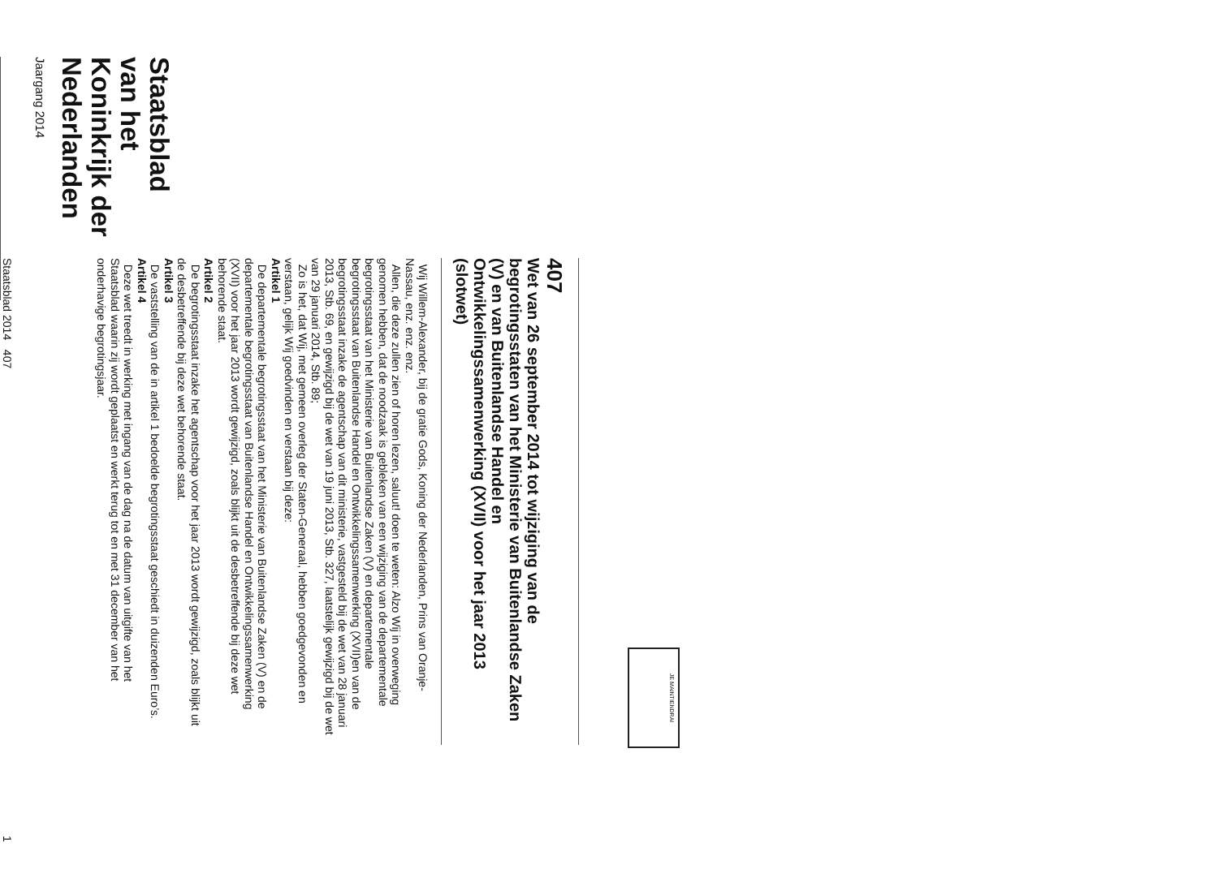Staatsblad
van het Koninkrijk der Nederlanden
Jaargang 2014
JE MAINTIENDRAI
407
Wet van 26 september 2014 tot wijziging van de begrotingsstaten van het Ministerie van Buitenlandse Zaken (V) en van Buitenlandse Handel en Ontwikkelingssamenwerking (XVII) voor het jaar 2013 (slotwet)
Wij Willem-Alexander, bij de gratie Gods, Koning der Nederlanden, Prins van Oranje-Nassau, enz. enz. enz.
Allen, die deze zullen zien of horen lezen, saluut! doen te weten: Alzo Wij in overweging genomen hebben, dat de noodzaak is gebleken van een wijziging van de departementale begrotingsstaat van het Ministerie van Buitenlandse Zaken (V) en departementale begrotingsstaat van Buitenlandse Handel en Ontwikkelingssamenwerking (XVII)en van de begrotingsstaat inzake de agentschap van dit ministerie, vastgesteld bij de wet van 28 januari 2013, Stb. 69, en gewijzigd bij de wet van 19 juni 2013, Stb. 327, laatstelijk gewijzigd bij de wet van 29 januari 2014, Stb. 89;
Zo is het, dat Wij, met gemeen overleg der Staten-Generaal, hebben goedgevonden en verstaan, gelijk Wij goedvinden en verstaan bij deze:
Artikel 1
De departementale begrotingsstaat van het Ministerie van Buitenlandse Zaken (V) en de departementale begrotingsstaat van Buitenlandse Handel en Ontwikkelingssamenwerking (XVII) voor het jaar 2013 wordt gewijzigd, zoals blijkt uit de desbetreffende bij deze wet behorende staat.
Artikel 2
De begrotingsstaat inzake het agentschap voor het jaar 2013 wordt gewijzigd, zoals blijkt uit de desbetreffende bij deze wet behorende staat.
Artikel 3
De vaststelling van de in artikel 1 bedoelde begrotingsstaat geschiedt in duizenden Euro’s.
Artikel 4
Deze wet treedt in werking met ingang van de dag na de datum van uitgifte van het Staatsblad waarin zij wordt geplaatst en werkt terug tot en met 31 december van het onderhavige begrotingsjaar.
Staatsblad 2014 407 1